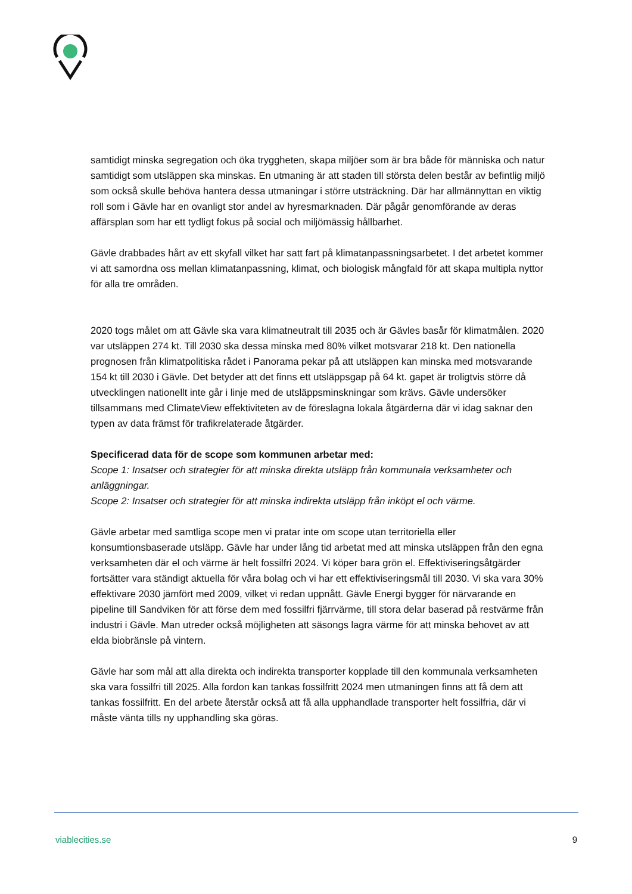samtidigt minska segregation och öka tryggheten, skapa miljöer som är bra både för människa och natur samtidigt som utsläppen ska minskas. En utmaning är att staden till största delen består av befintlig miljö som också skulle behöva hantera dessa utmaningar i större utsträckning. Där har allmännyttan en viktig roll som i Gävle har en ovanligt stor andel av hyresmarknaden. Där pågår genomförande av deras affärsplan som har ett tydligt fokus på social och miljömässig hållbarhet.
Gävle drabbades hårt av ett skyfall vilket har satt fart på klimatanpassningsarbetet. I det arbetet kommer vi att samordna oss mellan klimatanpassning, klimat, och biologisk mångfald för att skapa multipla nyttor för alla tre områden.
2020 togs målet om att Gävle ska vara klimatneutralt till 2035 och är Gävles basår för klimatmålen. 2020 var utsläppen 274 kt. Till 2030 ska dessa minska med 80% vilket motsvarar 218 kt. Den nationella prognosen från klimatpolitiska rådet i Panorama pekar på att utsläppen kan minska med motsvarande 154 kt till 2030 i Gävle. Det betyder att det finns ett utsläppsgap på 64 kt. gapet är troligtvis större då utvecklingen nationellt inte går i linje med de utsläppsminskningar som krävs. Gävle undersöker tillsammans med ClimateView effektiviteten av de föreslagna lokala åtgärderna där vi idag saknar den typen av data främst för trafikrelaterade åtgärder.
Specificerad data för de scope som kommunen arbetar med:
Scope 1: Insatser och strategier för att minska direkta utsläpp från kommunala verksamheter och anläggningar.
Scope 2: Insatser och strategier för att minska indirekta utsläpp från inköpt el och värme.
Gävle arbetar med samtliga scope men vi pratar inte om scope utan territoriella eller konsumtionsbaserade utsläpp. Gävle har under lång tid arbetat med att minska utsläppen från den egna verksamheten där el och värme är helt fossilfri 2024. Vi köper bara grön el. Effektiviseringsåtgärder fortsätter vara ständigt aktuella för våra bolag och vi har ett effektiviseringsmål till 2030. Vi ska vara 30% effektivare 2030 jämfört med 2009, vilket vi redan uppnått. Gävle Energi bygger för närvarande en pipeline till Sandviken för att förse dem med fossilfri fjärrvärme, till stora delar baserad på restvärme från industri i Gävle. Man utreder också möjligheten att säsongs lagra värme för att minska behovet av att elda biobränsle på vintern.
Gävle har som mål att alla direkta och indirekta transporter kopplade till den kommunala verksamheten ska vara fossilfri till 2025. Alla fordon kan tankas fossilfritt 2024 men utmaningen finns att få dem att tankas fossilfritt. En del arbete återstår också att få alla upphandlade transporter helt fossilfria, där vi måste vänta tills ny upphandling ska göras.
viablecities.se 9